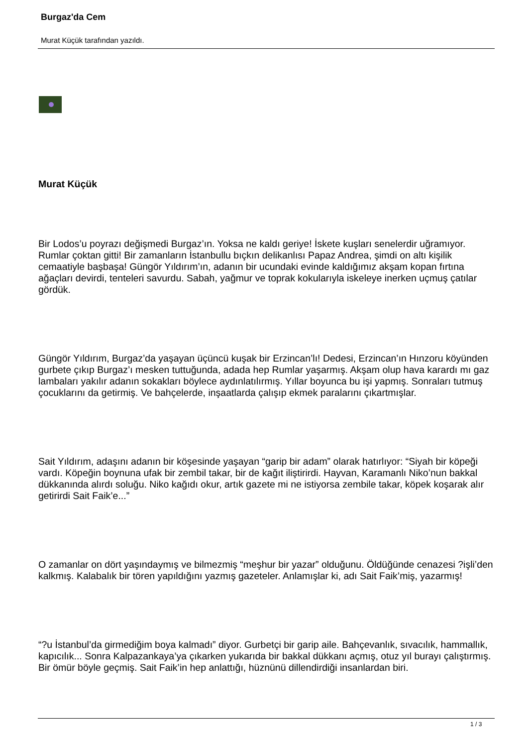Burgaz'da Cem
Murat Küçük tarafından yazıldı.
Murat Küçük
Bir Lodos’u poyrazı değişmedi Burgaz’ın. Yoksa ne kaldı geriye! İskete kuşları senelerdir uğramıyor. Rumlar çoktan gitti! Bir zamanların İstanbullu bıçkın delikanlısı Papaz Andrea, şimdi on altı kişilik cemaatiyle başbaşa! Güngör Yıldırım’ın, adanın bir ucundaki evinde kaldığımız akşam kopan fırtına ağaçları devirdi, tenteleri savurdu. Sabah, yağmur ve toprak kokularıyla iskeleye inerken uçmuş çatılar gördük.
Güngör Yıldırım, Burgaz’da yaşayan üçüncü kuşak bir Erzincan’lı! Dedesi, Erzincan’ın Hınzoru köyünden gurbete çıkıp Burgaz’ı mesken tuttuğunda, adada hep Rumlar yaşarmış. Akşam olup hava karardı mı gaz lambaları yakılır adanın sokakları böylece aydınlatılırmış. Yıllar boyunca bu işi yapmış. Sonraları tutmuş çocuklarını da getirmiş. Ve bahçelerde, inşaatlarda çalışıp ekmek paralarını çıkartmışlar.
Sait Yıldırım, adaşını adanın bir köşesinde yaşayan “garip bir adam” olarak hatırlıyor: “Siyah bir köpeği vardı. Köpeğin boynuna ufak bir zembil takar, bir de kağıt iliştirirdi. Hayvan, Karamanlı Niko’nun bakkal dükkanında alırdı soluğu. Niko kağıdı okur, artık gazete mi ne istiyorsa zembile takar, köpek koşarak alır getirirdi Sait Faik’e...”
O zamanlar on dört yaşındaymış ve bilmezmiş “meşhur bir yazar” olduğunu. Öldüğünde cenazesi ?işli’den kalkmış. Kalabalık bir tören yapıldığını yazmış gazeteler. Anlamışlar ki, adı Sait Faik’miş, yazarmış!
“?u İstanbul’da girmediğim boya kalmadı” diyor. Gurbetçi bir garip aile. Bahçevanlık, sıvacılık, hammallık, kapıcılık... Sonra Kalpazankaya’ya çıkarken yukarıda bir bakkal dükkanı açmış, otuz yıl burayı çalıştırmış. Bir ömür böyle geçmiş. Sait Faik’in hep anlattığı, hüznünü dillendirdiği insanlardan biri.
1 / 3